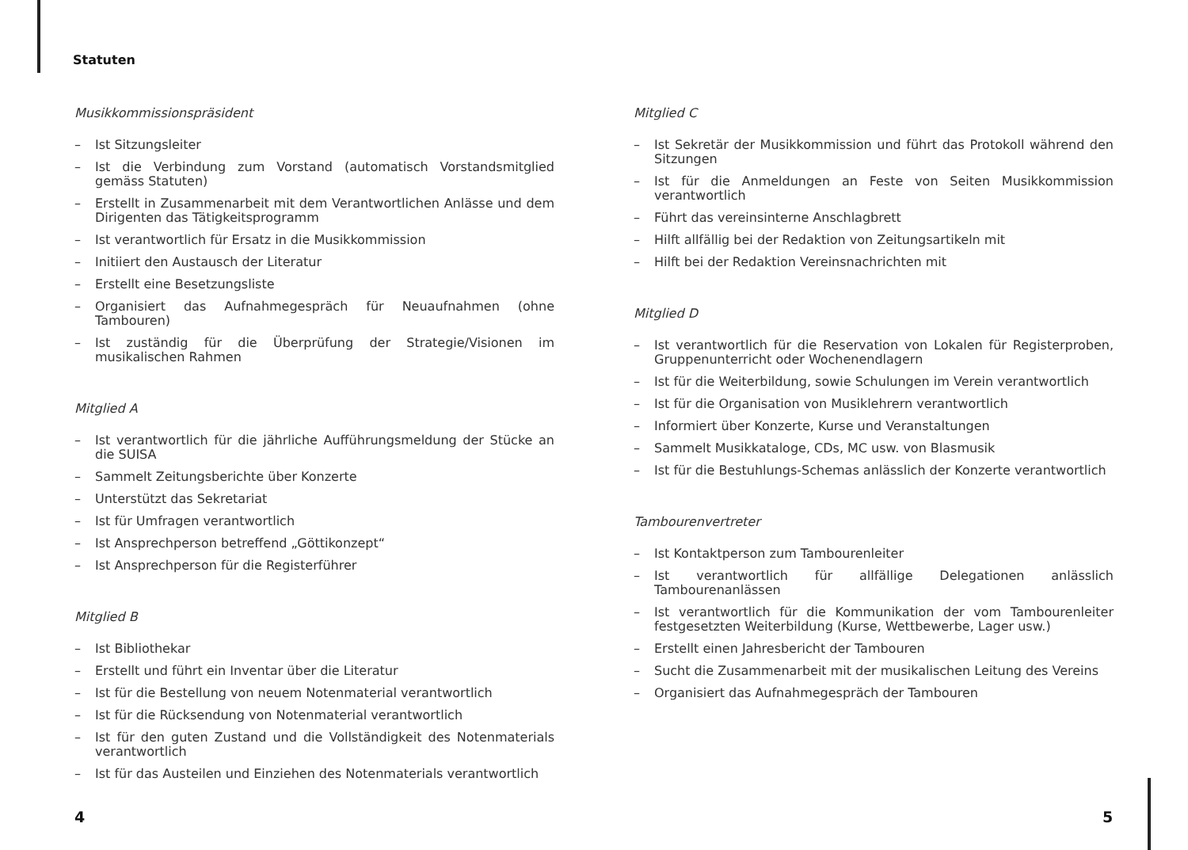Statuten
Musikkommissionspräsident
– Ist Sitzungsleiter
– Ist die Verbindung zum Vorstand (automatisch Vorstandsmitglied gemäss Statuten)
– Erstellt in Zusammenarbeit mit dem Verantwortlichen Anlässe und dem Dirigenten das Tätigkeitsprogramm
– Ist verantwortlich für Ersatz in die Musikkommission
– Initiiert den Austausch der Literatur
– Erstellt eine Besetzungsliste
– Organisiert das Aufnahmegespräch für Neuaufnahmen (ohne Tambouren)
– Ist zuständig für die Überprüfung der Strategie/Visionen im musikalischen Rahmen
Mitglied A
– Ist verantwortlich für die jährliche Aufführungsmeldung der Stücke an die SUISA
– Sammelt Zeitungsberichte über Konzerte
– Unterstützt das Sekretariat
– Ist für Umfragen verantwortlich
– Ist Ansprechperson betreffend „Göttikonzept“
– Ist Ansprechperson für die Registerführer
Mitglied B
– Ist Bibliothekar
– Erstellt und führt ein Inventar über die Literatur
– Ist für die Bestellung von neuem Notenmaterial verantwortlich
– Ist für die Rücksendung von Notenmaterial verantwortlich
– Ist für den guten Zustand und die Vollständigkeit des Notenmaterials verantwortlich
– Ist für das Austeilen und Einziehen des Notenmaterials verantwortlich
Mitglied C
– Ist Sekretär der Musikkommission und führt das Protokoll während den Sitzungen
– Ist für die Anmeldungen an Feste von Seiten Musikkommission verantwortlich
– Führt das vereinsinterne Anschlagbrett
– Hilft allfällig bei der Redaktion von Zeitungsartikeln mit
– Hilft bei der Redaktion Vereinsnachrichten mit
Mitglied D
– Ist verantwortlich für die Reservation von Lokalen für Registerproben, Gruppenunterricht oder Wochenendlagern
– Ist für die Weiterbildung, sowie Schulungen im Verein verantwortlich
– Ist für die Organisation von Musiklehrern verantwortlich
– Informiert über Konzerte, Kurse und Veranstaltungen
– Sammelt Musikkataloge, CDs, MC usw. von Blasmusik
– Ist für die Bestuhlungs-Schemas anlässlich der Konzerte verantwortlich
Tambourenvertreter
– Ist Kontaktperson zum Tambourenleiter
– Ist verantwortlich für allfällige Delegationen anlässlich Tambourenanlässen
– Ist verantwortlich für die Kommunikation der vom Tambourenleiter festgesetzten Weiterbildung (Kurse, Wettbewerbe, Lager usw.)
– Erstellt einen Jahresbericht der Tambouren
– Sucht die Zusammenarbeit mit der musikalischen Leitung des Vereins
– Organisiert das Aufnahmegespräch der Tambouren
4 5